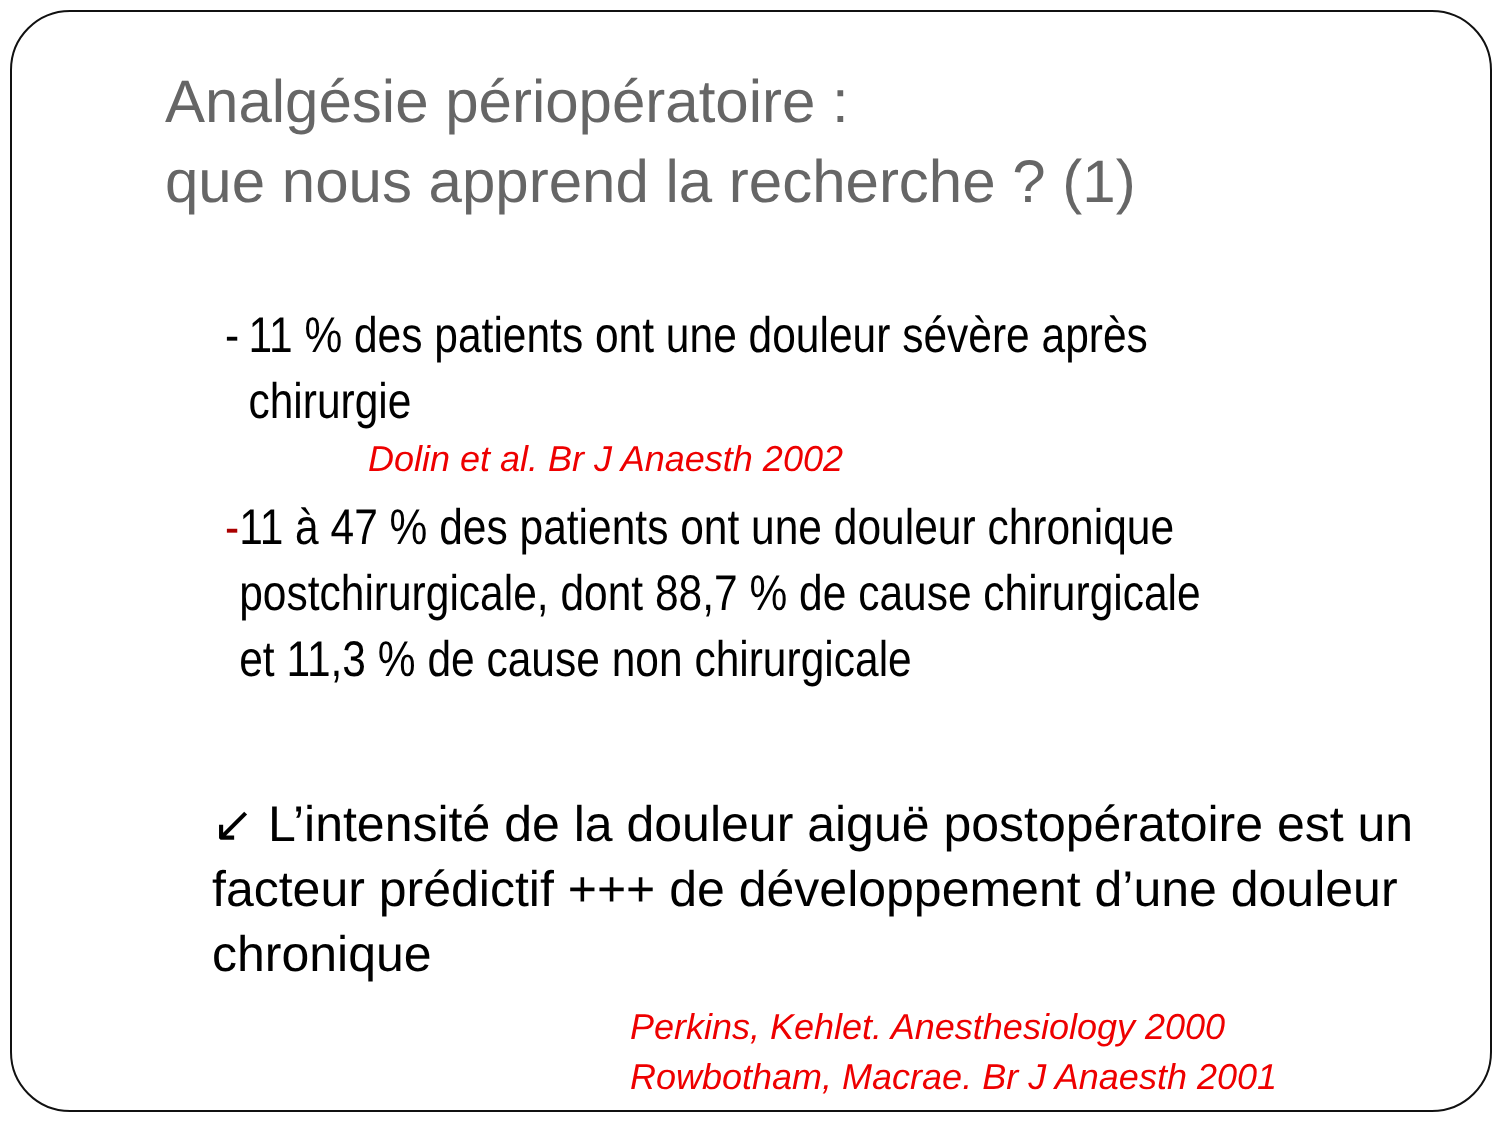Analgésie périopératoire :
que nous apprend la recherche ? (1)
- 11 % des patients ont une douleur sévère après chirurgie
Dolin et al. Br J Anaesth 2002
- 11 à 47 % des patients ont une douleur chronique postchirurgicale, dont 88,7 % de cause chirurgicale et 11,3 % de cause non chirurgicale
↙ L’intensité de la douleur aiguë postopératoire est un facteur prédictif +++ de développement d’une douleur chronique
Perkins, Kehlet. Anesthesiology 2000
Rowbotham, Macrae. Br J Anaesth 2001